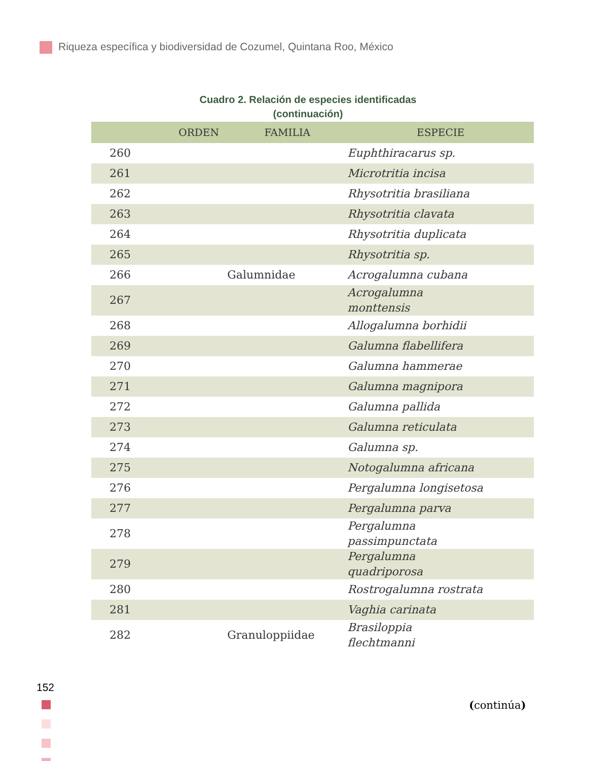Riqueza específica y biodiversidad de Cozumel, Quintana Roo, México
Cuadro 2. Relación de especies identificadas
(continuación)
| | ORDEN | FAMILIA | ESPECIE |
| --- | --- | --- | --- |
| 260 | | | Euphthiracarus sp. |
| 261 | | | Microtritia incisa |
| 262 | | | Rhysotritia brasiliana |
| 263 | | | Rhysotritia clavata |
| 264 | | | Rhysotritia duplicata |
| 265 | | | Rhysotritia sp. |
| 266 | | Galumnidae | Acrogalumna cubana |
| 267 | | | Acrogalumna monttensis |
| 268 | | | Allogalumna borhidii |
| 269 | | | Galumna flabellifera |
| 270 | | | Galumna hammerae |
| 271 | | | Galumna magnipora |
| 272 | | | Galumna pallida |
| 273 | | | Galumna reticulata |
| 274 | | | Galumna sp. |
| 275 | | | Notogalumna africana |
| 276 | | | Pergalumna longisetosa |
| 277 | | | Pergalumna parva |
| 278 | | | Pergalumna passimpunctata |
| 279 | | | Pergalumna quadriporosa |
| 280 | | | Rostrogalumna rostrata |
| 281 | | | Vaghia carinata |
| 282 | | Granuloppiidae | Brasiloppia flechtmanni |
152
(continúa)